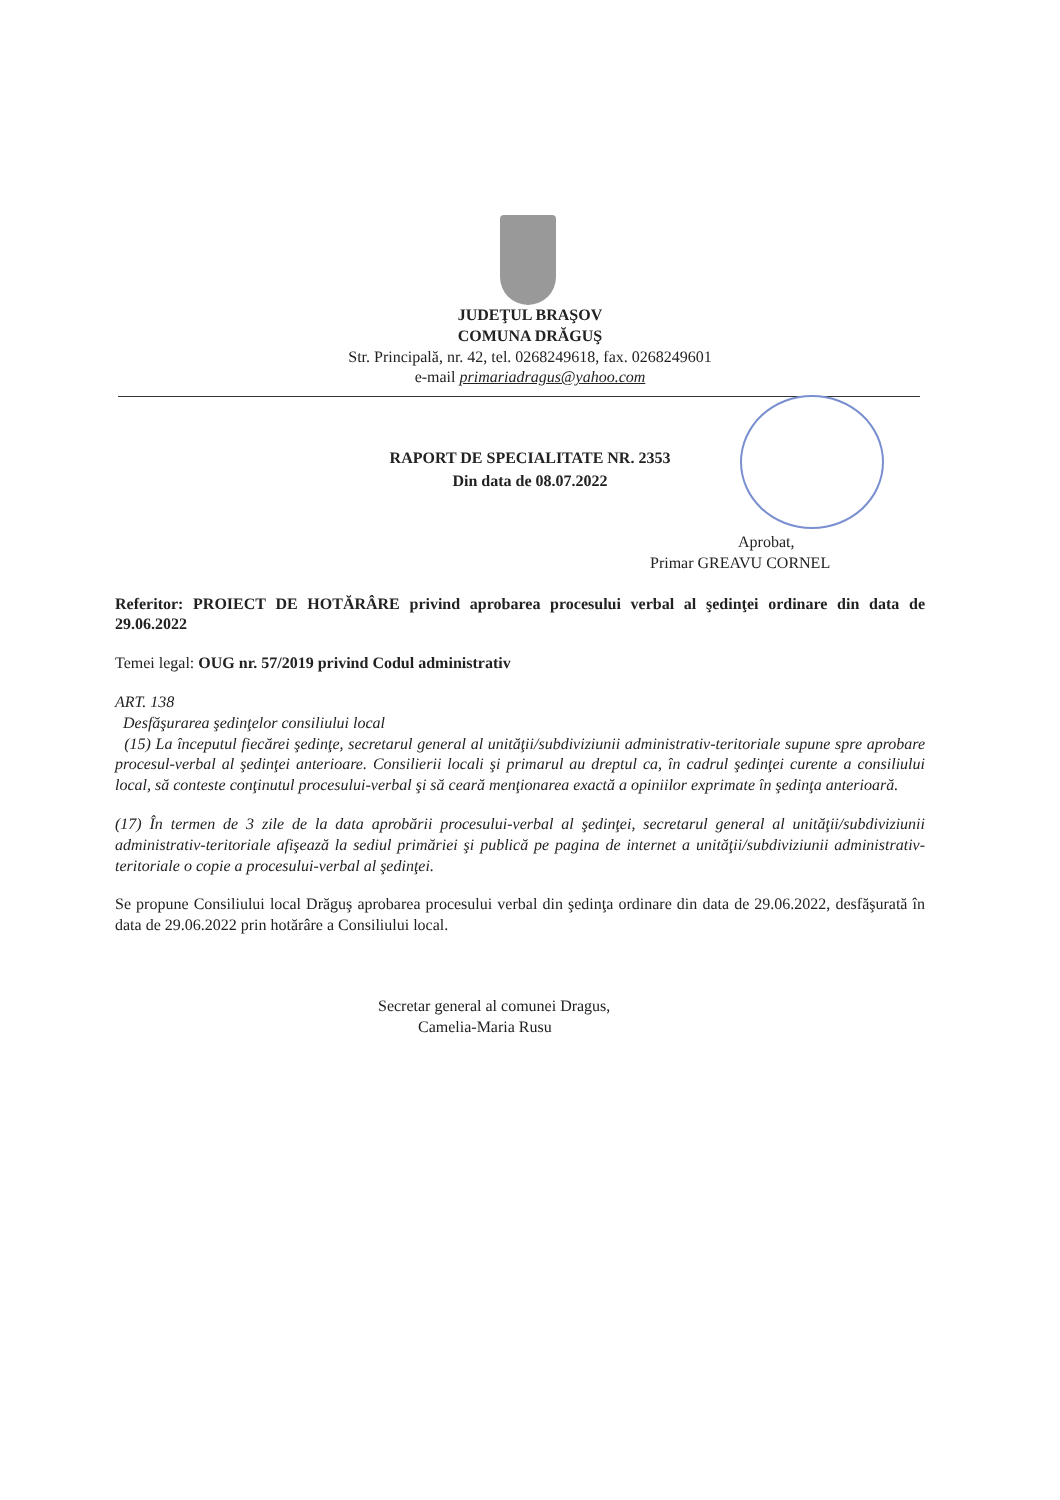JUDEŢUL BRAŞOV
COMUNA DRĂGUŞ
Str. Principală, nr. 42, tel. 0268249618, fax. 0268249601
e-mail primariadragus@yahoo.com
RAPORT DE SPECIALITATE NR. 2353
Din data de 08.07.2022
Aprobat,
Primar GREAVU CORNEL
Referitor: PROIECT DE HOTĂRÂRE privind aprobarea procesului verbal al şedinţei ordinare din data de 29.06.2022
Temei legal: OUG nr. 57/2019 privind Codul administrativ
ART. 138
Desfăşurarea şedinţelor consiliului local
(15) La începutul fiecărei şedinţe, secretarul general al unităţii/subdiviziunii administrativ-teritoriale supune spre aprobare procesul-verbal al şedinţei anterioare. Consilierii locali şi primarul au dreptul ca, în cadrul şedinţei curente a consiliului local, să conteste conţinutul procesului-verbal şi să ceară menţionarea exactă a opiniilor exprimate în şedinţa anterioară.
(17) În termen de 3 zile de la data aprobării procesului-verbal al şedinţei, secretarul general al unităţii/subdiviziunii administrativ-teritoriale afişează la sediul primăriei şi publică pe pagina de internet a unităţii/subdiviziunii administrativ-teritoriale o copie a procesului-verbal al şedinţei.
Se propune Consiliului local Drăguş aprobarea procesului verbal din şedinţa ordinare din data de 29.06.2022, desfăşurată în data de 29.06.2022 prin hotărâre a Consiliului local.
Secretar general al comunei Dragus,
Camelia-Maria Rusu